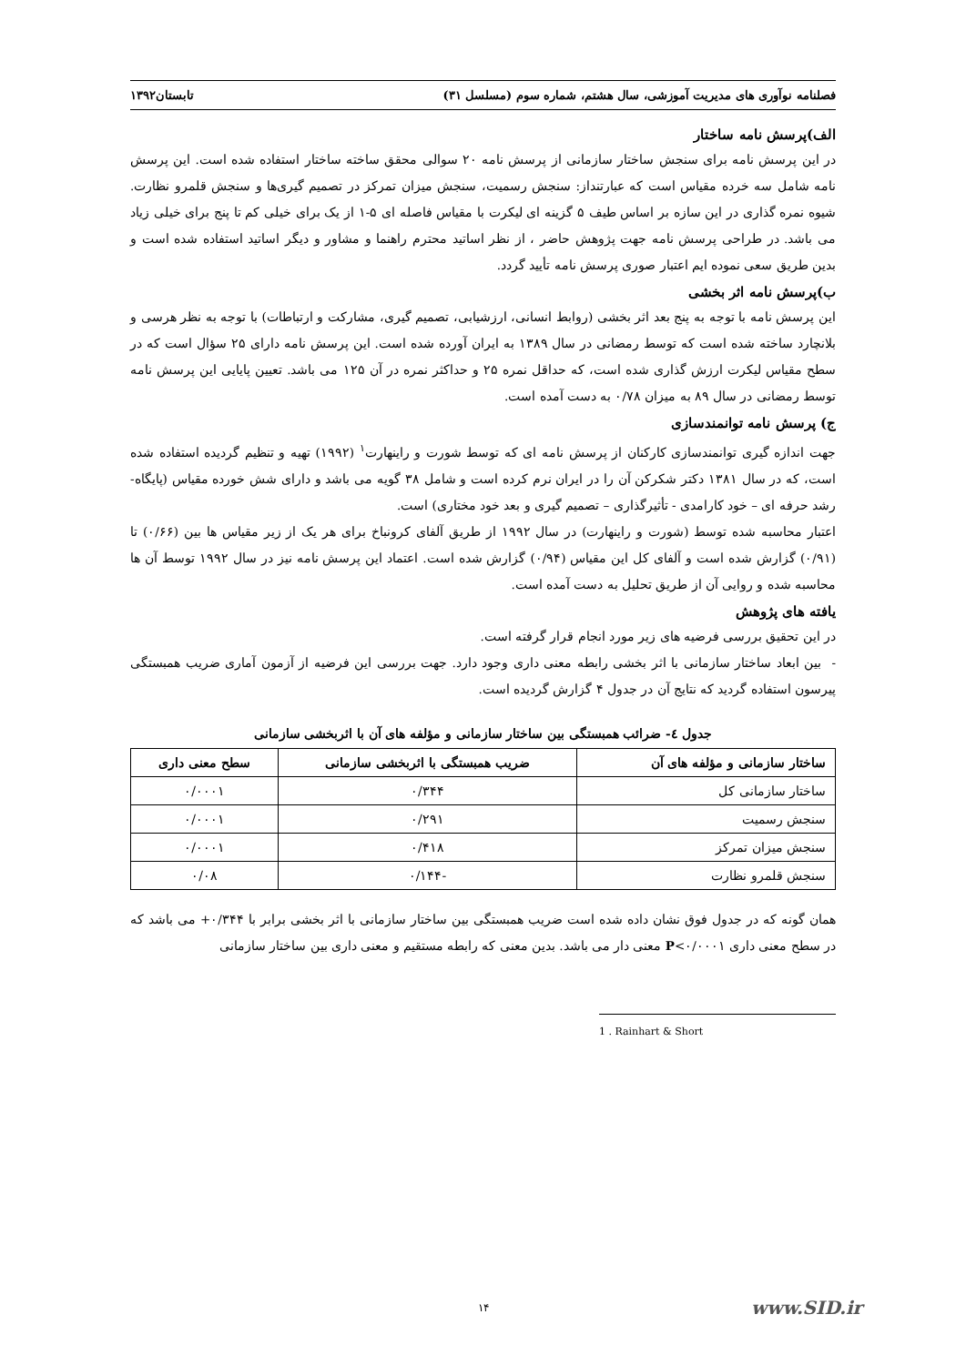فصلنامه نوآوری های مدیریت آموزشی، سال هشتم، شماره سوم (مسلسل ۳۱) تابستان۱۳۹۲
الف)پرسش نامه ساختار
در این پرسش نامه برای سنجش ساختار سازمانی از پرسش نامه ۲۰ سوالی محقق ساخته ساختار استفاده شده است. این پرسش نامه شامل سه خرده مقیاس است که عبارتنداز: سنجش رسمیت، سنجش میزان تمرکز در تصمیم گیری‌ها و سنجش قلمرو نظارت. شیوه نمره گذاری در این سازه بر اساس طیف ۵ گزینه ای لیکرت با مقیاس فاصله ای ۵-۱ از یک برای خیلی کم تا پنج برای خیلی زیاد می باشد. در طراحی پرسش نامه جهت پژوهش حاضر ، از نظر اساتید محترم راهنما و مشاور و دیگر اساتید استفاده شده است و بدین طریق سعی نموده ایم اعتبار صوری پرسش نامه تأیید گردد.
ب)پرسش نامه اثر بخشی
این پرسش نامه با توجه به پنج بعد اثر بخشی (روابط انسانی، ارزشیابی، تصمیم گیری، مشارکت و ارتباطات) با توجه به نظر هرسی و بلانچارد ساخته شده است که توسط رمضانی در سال ۱۳۸۹ به ایران آورده شده است. این پرسش نامه دارای ۲۵ سؤال است که در سطح مقیاس لیکرت ارزش گذاری شده است، که حداقل نمره ۲۵ و حداکثر نمره در آن ۱۲۵ می باشد. تعیین پایایی این پرسش نامه توسط رمضانی در سال ۸۹ به میزان ۰/۷۸ به دست آمده است.
ج) پرسش نامه توانمندسازی
جهت اندازه گیری توانمندسازی کارکنان از پرسش نامه ای که توسط شورت و راینهارت<sup>۱</sup> (۱۹۹۲) تهیه و تنظیم گردیده استفاده شده است، که در سال ۱۳۸۱ دکتر شکرکن آن را در ایران نرم کرده است و شامل ۳۸ گویه می باشد و دارای شش خورده مقیاس (پایگاه- رشد حرفه ای – خود کارامدی - تأثیرگذاری – تصمیم گیری و بعد خود مختاری) است.
اعتبار محاسبه شده توسط (شورت و راینهارت) در سال ۱۹۹۲ از طریق آلفای کرونباخ برای هر یک از زیر مقیاس ها بین (۰/۶۶) تا (۰/۹۱) گزارش شده است و آلفای کل این مقیاس (۰/۹۴) گزارش شده است. اعتماد این پرسش نامه نیز در سال ۱۹۹۲ توسط آن ها محاسبه شده و روایی آن از طریق تحلیل به دست آمده است.
یافته های پژوهش
در این تحقیق بررسی فرضیه های زیر مورد انجام قرار گرفته است.
- بین ابعاد ساختار سازمانی با اثر بخشی رابطه معنی داری وجود دارد. جهت بررسی این فرضیه از آزمون آماری ضریب همبستگی پیرسون استفاده گردید که نتایج آن در جدول ۴ گزارش گردیده است.
جدول ٤- ضرائب همبستگی بین ساختار سازمانی و مؤلفه های آن با اثربخشی سازمانی
| ساختار سازمانی و مؤلفه های آن | ضریب همبستگی با اثربخشی سازمانی | سطح معنی داری |
| --- | --- | --- |
| ساختار سازمانی کل | ۰/۳۴۴ | ۰/۰۰۰۱ |
| سنجش رسمیت | ۰/۲۹۱ | ۰/۰۰۰۱ |
| سنجش میزان تمرکز | ۰/۴۱۸ | ۰/۰۰۰۱ |
| سنجش قلمرو نظارت | -۰/۱۴۴ | ۰/۰۸ |
همان گونه که در جدول فوق نشان داده شده است ضریب همبستگی بین ساختار سازمانی با اثر بخشی برابر با ۰/۳۴۴+ می باشد که در سطح معنی داری P<۰/۰۰۰۱ معنی دار می باشد. بدین معنی که رابطه مستقیم و معنی داری بین ساختار سازمانی
1 . Rainhart & Short
۱۴ www.SID.ir